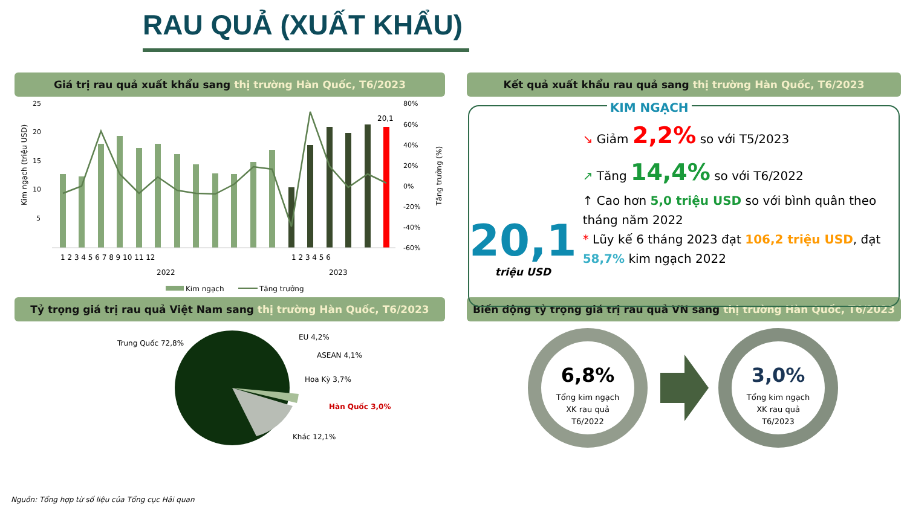RAU QUẢ (XUẤT KHẨU)
Giá trị rau quả xuất khẩu sang thị trường Hàn Quốc, T6/2023
Kim ngạch (triệu USD)
25
20
15
10
5
80%
60%
40%
20%
0%
-20%
-40%
-60%
Tăng trưởng (%)
20,1
1 2 3 4 5 6 7 8 9 10 11 12
1 2 3 4 5 6
2022
2023
Kim ngạch
Tăng trưởng
Kết quả xuất khẩu rau quả sang thị trường Hàn Quốc, T6/2023
20,1
triệu USD
KIM NGẠCH
↘ Giảm 2,2% so với T5/2023
↗ Tăng 14,4% so với T6/2022
↑ Cao hơn 5,0 triệu USD so với bình quân theo tháng năm 2022
* Lũy kế 6 tháng 2023 đạt 106,2 triệu USD, đạt 58,7% kim ngạch 2022
Tỷ trọng giá trị rau quả Việt Nam sang thị trường Hàn Quốc, T6/2023
Trung Quốc 72,8%
EU 4,2%
ASEAN 4,1%
Hoa Kỳ 3,7%
Hàn Quốc 3,0%
Khác 12,1%
Biến động tỷ trọng giá trị rau quả VN sang thị trường Hàn Quốc, T6/2023
6,8%
Tổng kim ngạch
XK rau quả
T6/2022
3,0%
Tổng kim ngạch
XK rau quả
T6/2023
Nguồn: Tổng hợp từ số liệu của Tổng cục Hải quan